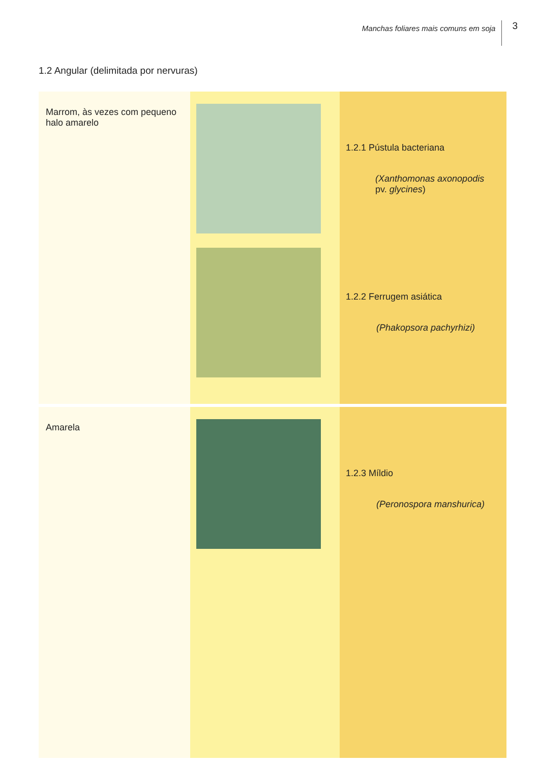Manchas foliares mais comuns em soja 3
1.2 Angular (delimitada por nervuras)
| Marrom, às vezes com pequeno halo amarelo | | 1.2.1 Pústula bacteriana (Xanthomonas axonopodis pv. glycines ) 1.2.2 Ferrugem asiática (Phakopsora pachyrhizi) |
| Amarela | | 1.2.3 Míldio (Peronospora manshurica) |